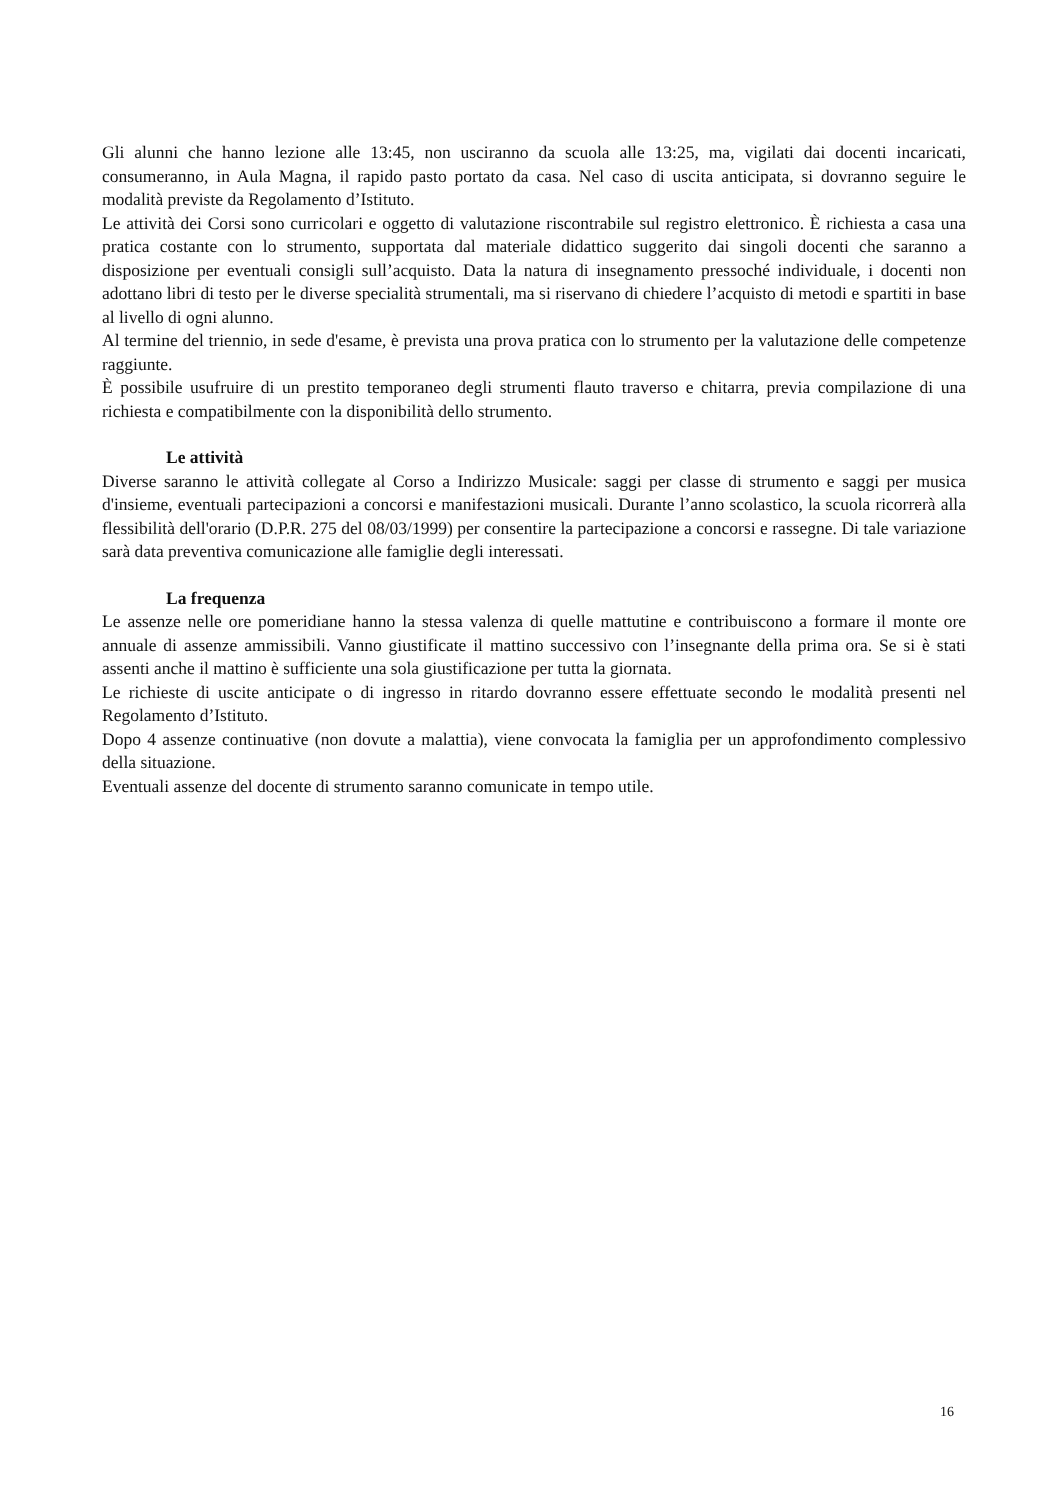Gli alunni che hanno lezione alle 13:45, non usciranno da scuola alle 13:25, ma, vigilati dai docenti incaricati, consumeranno, in Aula Magna, il rapido pasto portato da casa. Nel caso di uscita anticipata, si dovranno seguire le modalità previste da Regolamento d’Istituto.
Le attività dei Corsi sono curricolari e oggetto di valutazione riscontrabile sul registro elettronico. È richiesta a casa una pratica costante con lo strumento, supportata dal materiale didattico suggerito dai singoli docenti che saranno a disposizione per eventuali consigli sull’acquisto. Data la natura di insegnamento pressoché individuale, i docenti non adottano libri di testo per le diverse specialità strumentali, ma si riservano di chiedere l’acquisto di metodi e spartiti in base al livello di ogni alunno.
Al termine del triennio, in sede d'esame, è prevista una prova pratica con lo strumento per la valutazione delle competenze raggiunte.
È possibile usufruire di un prestito temporaneo degli strumenti flauto traverso e chitarra, previa compilazione di una richiesta e compatibilmente con la disponibilità dello strumento.
Le attività
Diverse saranno le attività collegate al Corso a Indirizzo Musicale: saggi per classe di strumento e saggi per musica d'insieme, eventuali partecipazioni a concorsi e manifestazioni musicali. Durante l’anno scolastico, la scuola ricorrerà alla flessibilità dell'orario (D.P.R. 275 del 08/03/1999) per consentire la partecipazione a concorsi e rassegne. Di tale variazione sarà data preventiva comunicazione alle famiglie degli interessati.
La frequenza
Le assenze nelle ore pomeridiane hanno la stessa valenza di quelle mattutine e contribuiscono a formare il monte ore annuale di assenze ammissibili. Vanno giustificate il mattino successivo con l’insegnante della prima ora. Se si è stati assenti anche il mattino è sufficiente una sola giustificazione per tutta la giornata.
Le richieste di uscite anticipate o di ingresso in ritardo dovranno essere effettuate secondo le modalità presenti nel Regolamento d’Istituto.
Dopo 4 assenze continuative (non dovute a malattia), viene convocata la famiglia per un approfondimento complessivo della situazione.
Eventuali assenze del docente di strumento saranno comunicate in tempo utile.
16